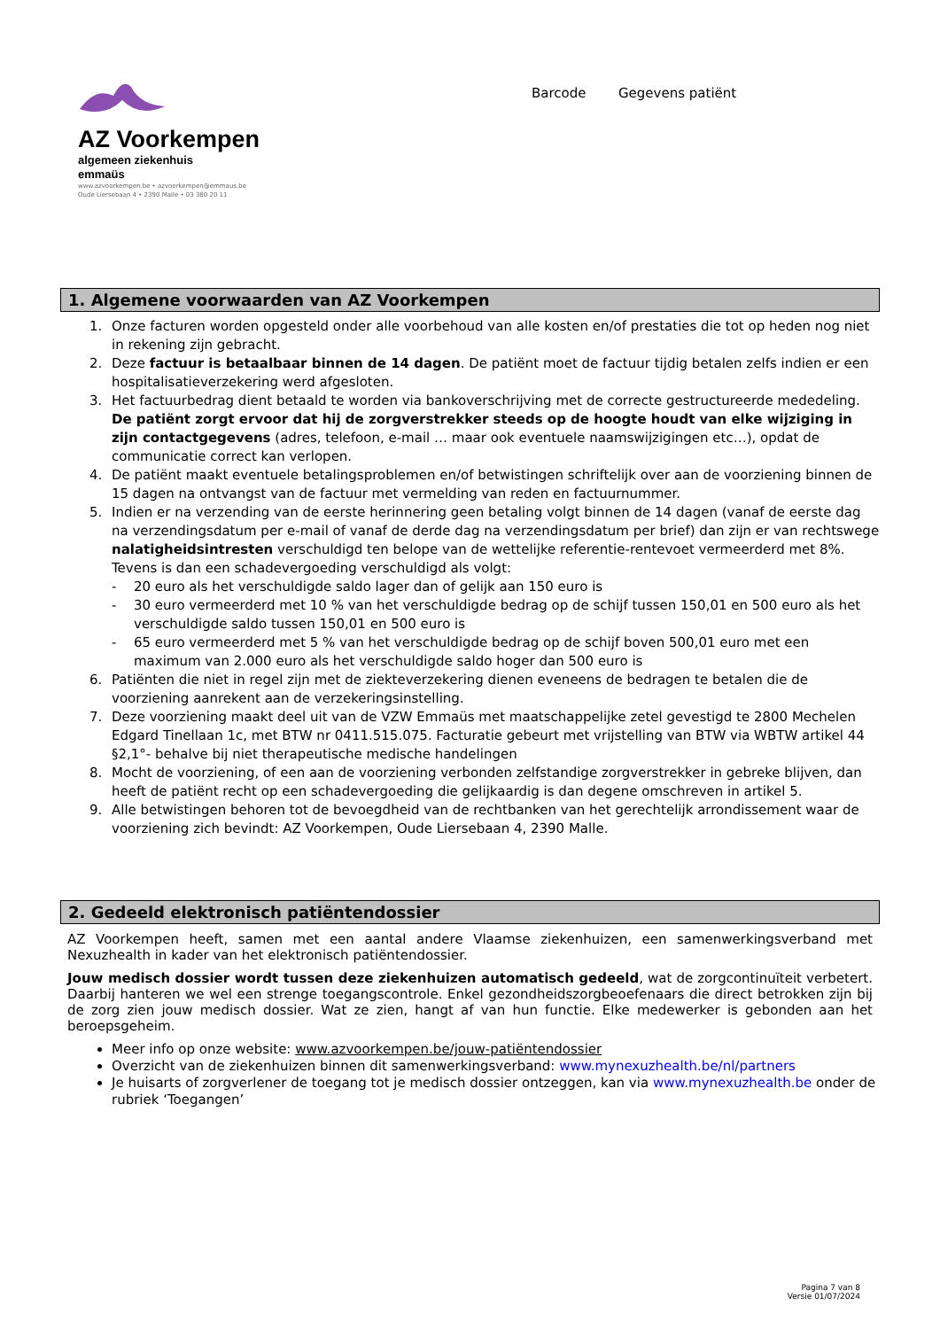AZ Voorkempen
algemeen ziekenhuis
emmaüs
www.azvoorkempen.be • azvoorkempen@emmaus.be
Oude Liersebaan 4 • 2390 Malle • 03 380 20 11
Barcode Gegevens patiënt
1. Algemene voorwaarden van AZ Voorkempen
1. Onze facturen worden opgesteld onder alle voorbehoud van alle kosten en/of prestaties die tot op heden nog niet in rekening zijn gebracht.
2. Deze factuur is betaalbaar binnen de 14 dagen. De patiënt moet de factuur tijdig betalen zelfs indien er een hospitalisatieverzekering werd afgesloten.
3. Het factuurbedrag dient betaald te worden via bankoverschrijving met de correcte gestructureerde mededeling. De patiënt zorgt ervoor dat hij de zorgverstrekker steeds op de hoogte houdt van elke wijziging in zijn contactgegevens (adres, telefoon, e-mail … maar ook eventuele naamswijzigingen etc…), opdat de communicatie correct kan verlopen.
4. De patiënt maakt eventuele betalingsproblemen en/of betwistingen schriftelijk over aan de voorziening binnen de 15 dagen na ontvangst van de factuur met vermelding van reden en factuurnummer.
5. Indien er na verzending van de eerste herinnering geen betaling volgt binnen de 14 dagen (vanaf de eerste dag na verzendingsdatum per e-mail of vanaf de derde dag na verzendingsdatum per brief) dan zijn er van rechtswege nalatigheidsintresten verschuldigd ten belope van de wettelijke referentie-rentevoet vermeerderd met 8%.
Tevens is dan een schadevergoeding verschuldigd als volgt:
- 20 euro als het verschuldigde saldo lager dan of gelijk aan 150 euro is
- 30 euro vermeerderd met 10 % van het verschuldigde bedrag op de schijf tussen 150,01 en 500 euro als het verschuldigde saldo tussen 150,01 en 500 euro is
- 65 euro vermeerderd met 5 % van het verschuldigde bedrag op de schijf boven 500,01 euro met een maximum van 2.000 euro als het verschuldigde saldo hoger dan 500 euro is
6. Patiënten die niet in regel zijn met de ziekteverzekering dienen eveneens de bedragen te betalen die de voorziening aanrekent aan de verzekeringsinstelling.
7. Deze voorziening maakt deel uit van de VZW Emmaüs met maatschappelijke zetel gevestigd te 2800 Mechelen Edgard Tinellaan 1c, met BTW nr 0411.515.075. Facturatie gebeurt met vrijstelling van BTW via WBTW artikel 44 §2,1°- behalve bij niet therapeutische medische handelingen
8. Mocht de voorziening, of een aan de voorziening verbonden zelfstandige zorgverstrekker in gebreke blijven, dan heeft de patiënt recht op een schadevergoeding die gelijkaardig is dan degene omschreven in artikel 5.
9. Alle betwistingen behoren tot de bevoegdheid van de rechtbanken van het gerechtelijk arrondissement waar de voorziening zich bevindt: AZ Voorkempen, Oude Liersebaan 4, 2390 Malle.
2. Gedeeld elektronisch patiëntendossier
AZ Voorkempen heeft, samen met een aantal andere Vlaamse ziekenhuizen, een samenwerkingsverband met Nexuzhealth in kader van het elektronisch patiëntendossier.
Jouw medisch dossier wordt tussen deze ziekenhuizen automatisch gedeeld, wat de zorgcontinuïteit verbetert. Daarbij hanteren we wel een strenge toegangscontrole. Enkel gezondheidszorgbeoefenaars die direct betrokken zijn bij de zorg zien jouw medisch dossier. Wat ze zien, hangt af van hun functie. Elke medewerker is gebonden aan het beroepsgeheim.
Meer info op onze website: www.azvoorkempen.be/jouw-patiëntendossier
Overzicht van de ziekenhuizen binnen dit samenwerkingsverband: www.mynexuzhealth.be/nl/partners
Je huisarts of zorgverlener de toegang tot je medisch dossier ontzeggen, kan via www.mynexuzhealth.be onder de rubriek ‘Toegangen’
Pagina 7 van 8
Versie 01/07/2024